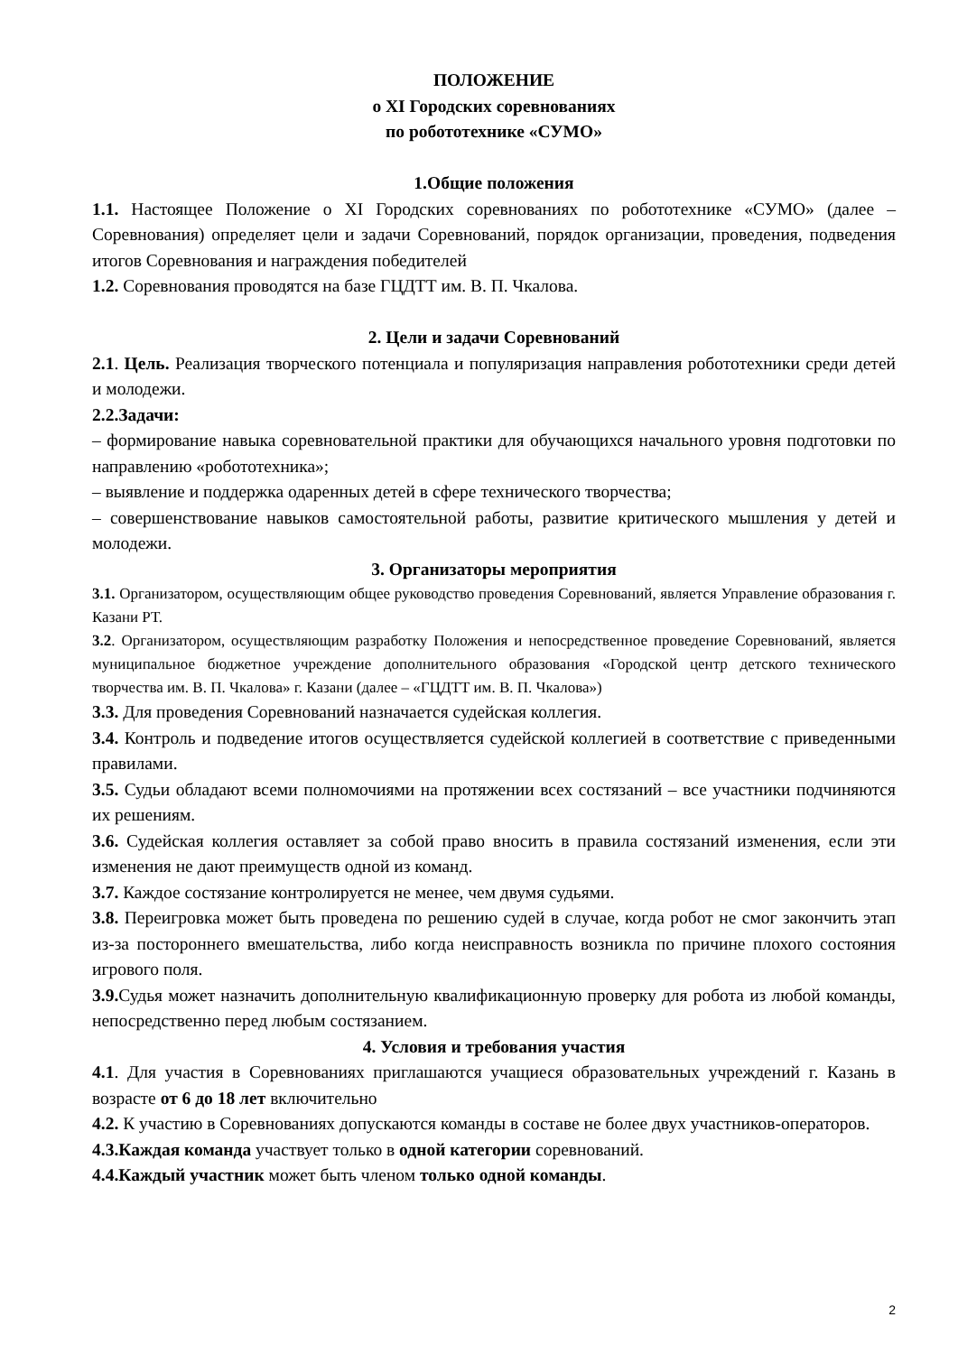ПОЛОЖЕНИЕ
о XI Городских соревнованиях
по робототехнике «СУМО»
1.Общие положения
1.1. Настоящее Положение о XI Городских соревнованиях по робототехнике «СУМО» (далее – Соревнования) определяет цели и задачи Соревнований, порядок организации, проведения, подведения итогов Соревнования и награждения победителей
1.2. Соревнования проводятся на базе ГЦДТТ им. В. П. Чкалова.
2. Цели и задачи Соревнований
2.1. Цель. Реализация творческого потенциала и популяризация направления робототехники среди детей и молодежи.
2.2.Задачи:
– формирование навыка соревновательной практики для обучающихся начального уровня подготовки по направлению «робототехника»;
– выявление и поддержка одаренных детей в сфере технического творчества;
– совершенствование навыков самостоятельной работы, развитие критического мышления у детей и молодежи.
3. Организаторы мероприятия
3.1. Организатором, осуществляющим общее руководство проведения Соревнований, является Управление образования г. Казани РТ.
3.2. Организатором, осуществляющим разработку Положения и непосредственное проведение Соревнований, является муниципальное бюджетное учреждение дополнительного образования «Городской центр детского технического творчества им. В. П. Чкалова» г. Казани (далее – «ГЦДТТ им. В. П. Чкалова»)
3.3. Для проведения Соревнований назначается судейская коллегия.
3.4. Контроль и подведение итогов осуществляется судейской коллегией в соответствие с приведенными правилами.
3.5. Судьи обладают всеми полномочиями на протяжении всех состязаний – все участники подчиняются их решениям.
3.6. Судейская коллегия оставляет за собой право вносить в правила состязаний изменения, если эти изменения не дают преимуществ одной из команд.
3.7. Каждое состязание контролируется не менее, чем двумя судьями.
3.8. Переигровка может быть проведена по решению судей в случае, когда робот не смог закончить этап из-за постороннего вмешательства, либо когда неисправность возникла по причине плохого состояния игрового поля.
3.9. Судья может назначить дополнительную квалификационную проверку для робота из любой команды, непосредственно перед любым состязанием.
4. Условия и требования участия
4.1. Для участия в Соревнованиях приглашаются учащиеся образовательных учреждений г. Казань в возрасте от 6 до 18 лет включительно
4.2. К участию в Соревнованиях допускаются команды в составе не более двух участников-операторов.
4.3.Каждая команда участвует только в одной категории соревнований.
4.4.Каждый участник может быть членом только одной команды.
2